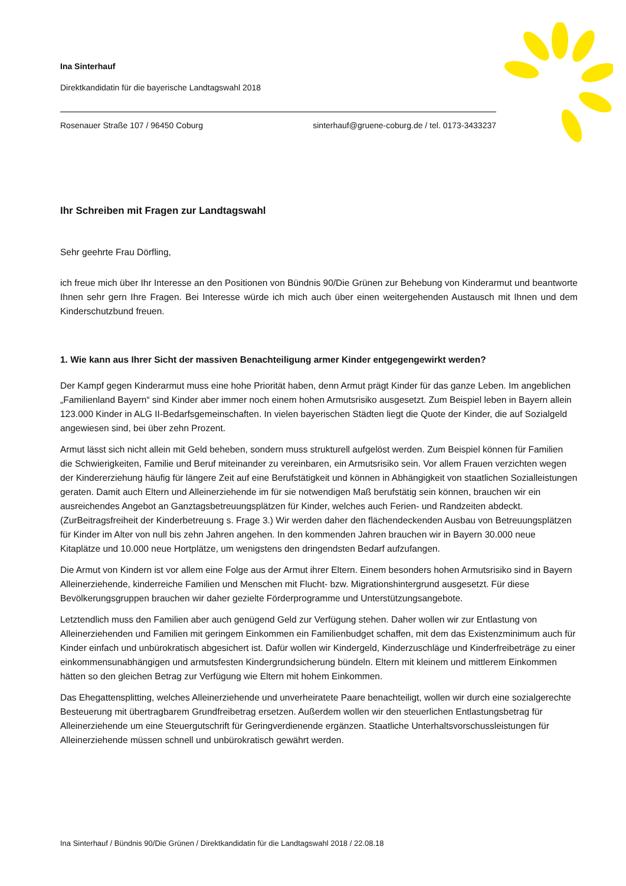Ina Sinterhauf
Direktkandidatin für die bayerische Landtagswahl 2018
Rosenauer Straße 107 / 96450 Coburg sinterhauf@gruene-coburg.de / tel. 0173-3433237
Ihr Schreiben mit Fragen zur Landtagswahl
Sehr geehrte Frau Dörfling,
ich freue mich über Ihr Interesse an den Positionen von Bündnis 90/Die Grünen zur Behebung von Kinderarmut und beantworte Ihnen sehr gern Ihre Fragen. Bei Interesse würde ich mich auch über einen weitergehenden Austausch mit Ihnen und dem Kinderschutzbund freuen.
1. Wie kann aus Ihrer Sicht der massiven Benachteiligung armer Kinder entgegengewirkt werden?
Der Kampf gegen Kinderarmut muss eine hohe Priorität haben, denn Armut prägt Kinder für das ganze Leben. Im angeblichen „Familienland Bayern“ sind Kinder aber immer noch einem hohen Armutsrisiko ausgesetzt. Zum Beispiel leben in Bayern allein 123.000 Kinder in ALG II-Bedarfsgemeinschaften. In vielen bayerischen Städten liegt die Quote der Kinder, die auf Sozialgeld angewiesen sind, bei über zehn Prozent.
Armut lässt sich nicht allein mit Geld beheben, sondern muss strukturell aufgelöst werden. Zum Beispiel können für Familien die Schwierigkeiten, Familie und Beruf miteinander zu vereinbaren, ein Armutsrisiko sein. Vor allem Frauen verzichten wegen der Kindererziehung häufig für längere Zeit auf eine Berufstätigkeit und können in Abhängigkeit von staatlichen Sozialleistungen geraten. Damit auch Eltern und Alleinerziehende im für sie notwendigen Maß berufstätig sein können, brauchen wir ein ausreichendes Angebot an Ganztagsbetreuungsplätzen für Kinder, welches auch Ferien- und Randzeiten abdeckt. (ZurBeitragsfreiheit der Kinderbetreuung s. Frage 3.) Wir werden daher den flächendeckenden Ausbau von Betreuungsplätzen für Kinder im Alter von null bis zehn Jahren angehen. In den kommenden Jahren brauchen wir in Bayern 30.000 neue Kitaplätze und 10.000 neue Hortplätze, um wenigstens den dringendsten Bedarf aufzufangen.
Die Armut von Kindern ist vor allem eine Folge aus der Armut ihrer Eltern. Einem besonders hohen Armutsrisiko sind in Bayern Alleinerziehende, kinderreiche Familien und Menschen mit Flucht- bzw. Migrationshintergrund ausgesetzt. Für diese Bevölkerungsgruppen brauchen wir daher gezielte Förderprogramme und Unterstützungsangebote.
Letztendlich muss den Familien aber auch genügend Geld zur Verfügung stehen. Daher wollen wir zur Entlastung von Alleinerziehenden und Familien mit geringem Einkommen ein Familienbudget schaffen, mit dem das Existenzminimum auch für Kinder einfach und unbürokratisch abgesichert ist. Dafür wollen wir Kindergeld, Kinderzuschläge und Kinderfreibeträge zu einer einkommensunabhängigen und armutsfesten Kindergrundsicherung bündeln. Eltern mit kleinem und mittlerem Einkommen hätten so den gleichen Betrag zur Verfügung wie Eltern mit hohem Einkommen.
Das Ehegattensplitting, welches Alleinerziehende und unverheiratete Paare benachteiligt, wollen wir durch eine sozialgerechte Besteuerung mit übertragbarem Grundfreibetrag ersetzen. Außerdem wollen wir den steuerlichen Entlastungsbetrag für Alleinerziehende um eine Steuergutschrift für Geringverdienende ergänzen. Staatliche Unterhaltsvorschussleistungen für Alleinerziehende müssen schnell und unbürokratisch gewährt werden.
Ina Sinterhauf / Bündnis 90/Die Grünen / Direktkandidatin für die Landtagswahl 2018 / 22.08.18